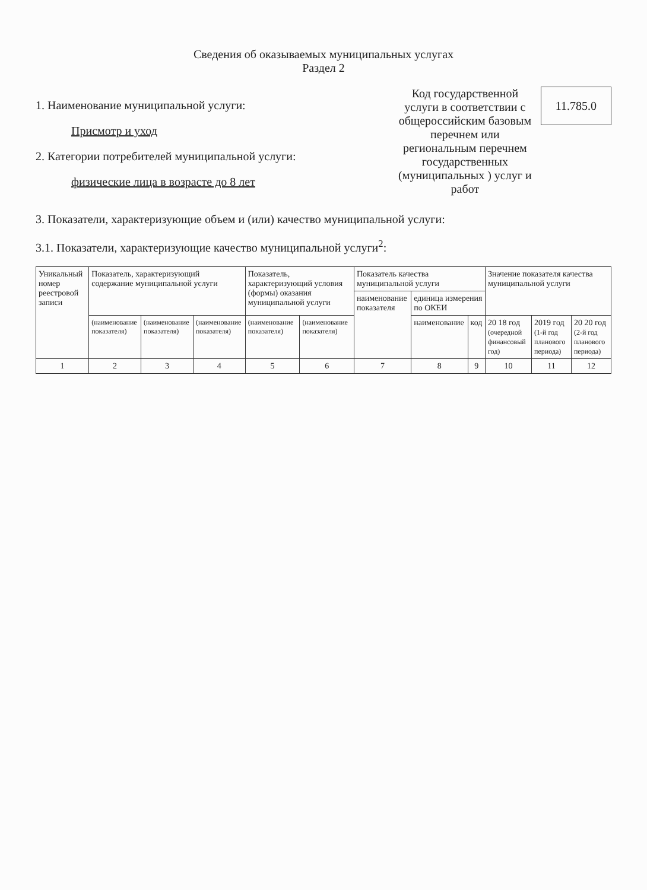Сведения об оказываемых муниципальных услугах
Раздел 2
1. Наименование муниципальной услуги:
Присмотр и уход
2. Категории потребителей муниципальной услуги:
физические лица в возрасте до 8 лет
Код государственной услуги в соответствии с общероссийским базовым перечнем или региональным перечнем государственных (муниципальных ) услуг и работ
11.785.0
3. Показатели, характеризующие объем и (или) качество муниципальной услуги:
3.1. Показатели, характеризующие качество муниципальной услуги<sup>2</sup>:
| Уникальный номер реестровой записи | Показатель, характеризующий содержание муниципальной услуги | | | Показатель, характеризующий условия (формы) оказания муниципальной услуги | | Показатель качества муниципальной услуги | | | Значение показателя качества муниципальной услуги | | |
| --- | --- | --- | --- | --- | --- | --- | --- | --- | --- | --- | --- |
| | | | | | | наименование показателя | единица измерения по ОКЕИ | | | | |
| | (наименование показателя) | (наименование показателя) | (наименование показателя) | (наименование показателя) | (наименование показателя) | | наименование | код | 20 18 год (очередной финансовый год) | 2019 год (1-й год планового периода) | 20 20 год (2-й год планового периода) |
| 1 | 2 | 3 | 4 | 5 | 6 | 7 | 8 | 9 | 10 | 11 | 12 |